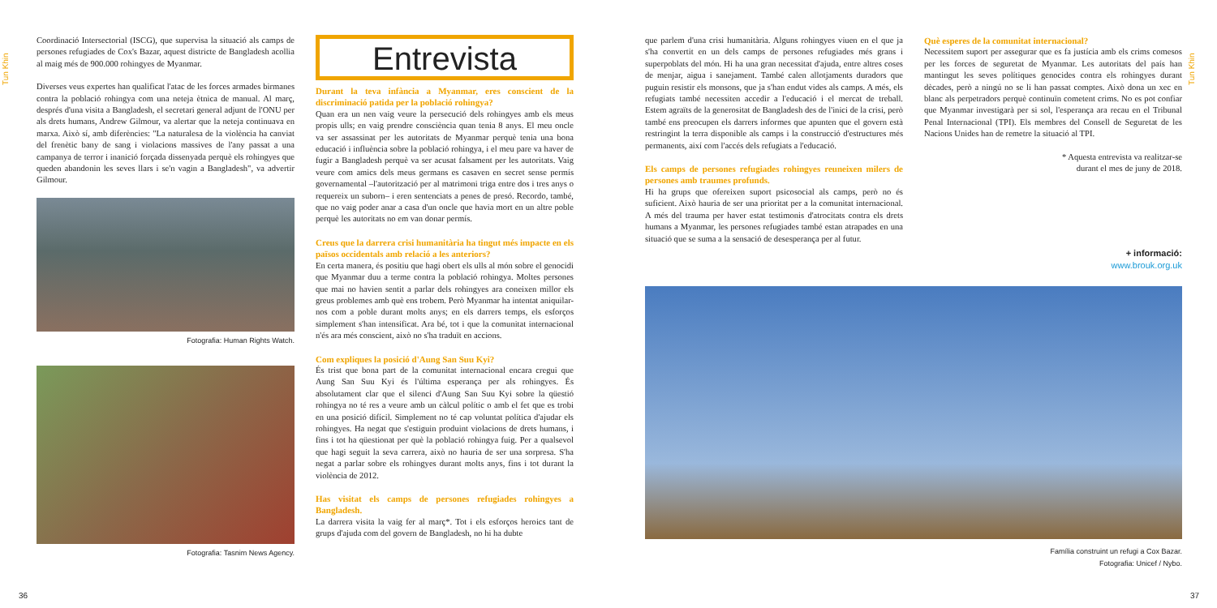Tun Khin
Coordinació Intersectorial (ISCG), que supervisa la situació als camps de persones refugiades de Cox's Bazar, aquest districte de Bangladesh acollia al maig més de 900.000 rohingyes de Myanmar.
Diverses veus expertes han qualificat l'atac de les forces armades birmanes contra la població rohingya com una neteja ètnica de manual. Al març, després d'una visita a Bangladesh, el secretari general adjunt de l'ONU per als drets humans, Andrew Gilmour, va alertar que la neteja continuava en marxa. Això sí, amb diferències: "La naturalesa de la violència ha canviat del frenètic bany de sang i violacions massives de l'any passat a una campanya de terror i inanició forçada dissenyada perquè els rohingyes que queden abandonin les seves llars i se'n vagin a Bangladesh", va advertir Gilmour.
Fotografia: Human Rights Watch.
Fotografia: Tasnim News Agency.
Entrevista
Durant la teva infància a Myanmar, eres conscient de la discriminació patida per la població rohingya?
Quan era un nen vaig veure la persecució dels rohingyes amb els meus propis ulls; en vaig prendre consciència quan tenia 8 anys. El meu oncle va ser assassinat per les autoritats de Myanmar perquè tenia una bona educació i influència sobre la població rohingya, i el meu pare va haver de fugir a Bangladesh perquè va ser acusat falsament per les autoritats. Vaig veure com amics dels meus germans es casaven en secret sense permís governamental –l'autorització per al matrimoni triga entre dos i tres anys o requereix un suborn– i eren sentenciats a penes de presó. Recordo, també, que no vaig poder anar a casa d'un oncle que havia mort en un altre poble perquè les autoritats no em van donar permís.
Creus que la darrera crisi humanitària ha tingut més impacte en els països occidentals amb relació a les anteriors?
En certa manera, és positiu que hagi obert els ulls al món sobre el genocidi que Myanmar duu a terme contra la població rohingya. Moltes persones que mai no havien sentit a parlar dels rohingyes ara coneixen millor els greus problemes amb què ens trobem. Però Myanmar ha intentat aniquilar-nos com a poble durant molts anys; en els darrers temps, els esforços simplement s'han intensificat. Ara bé, tot i que la comunitat internacional n'és ara més conscient, això no s'ha traduït en accions.
Com expliques la posició d'Aung San Suu Kyi?
És trist que bona part de la comunitat internacional encara cregui que Aung San Suu Kyi és l'última esperança per als rohingyes. És absolutament clar que el silenci d'Aung San Suu Kyi sobre la qüestió rohingya no té res a veure amb un càlcul polític o amb el fet que es trobi en una posició difícil. Simplement no té cap voluntat política d'ajudar els rohingyes. Ha negat que s'estiguin produint violacions de drets humans, i fins i tot ha qüestionat per què la població rohingya fuig. Per a qualsevol que hagi seguit la seva carrera, això no hauria de ser una sorpresa. S'ha negat a parlar sobre els rohingyes durant molts anys, fins i tot durant la violència de 2012.
Has visitat els camps de persones refugiades rohingyes a Bangladesh.
La darrera visita la vaig fer al març*. Tot i els esforços heroics tant de grups d'ajuda com del govern de Bangladesh, no hi ha dubte
36
que parlem d'una crisi humanitària. Alguns rohingyes viuen en el que ja s'ha convertit en un dels camps de persones refugiades més grans i superpoblats del món. Hi ha una gran necessitat d'ajuda, entre altres coses de menjar, aigua i sanejament. També calen allotjaments duradors que puguin resistir els monsons, que ja s'han endut vides als camps. A més, els refugiats també necessiten accedir a l'educació i el mercat de treball. Estem agraïts de la generositat de Bangladesh des de l'inici de la crisi, però també ens preocupen els darrers informes que apunten que el govern està restringint la terra disponible als camps i la construcció d'estructures més permanents, així com l'accés dels refugiats a l'educació.
Els camps de persones refugiades rohingyes reuneixen milers de persones amb traumes profunds.
Hi ha grups que ofereixen suport psicosocial als camps, però no és suficient. Això hauria de ser una prioritat per a la comunitat internacional. A més del trauma per haver estat testimonis d'atrocitats contra els drets humans a Myanmar, les persones refugiades també estan atrapades en una situació que se suma a la sensació de desesperança per al futur.
Què esperes de la comunitat internacional?
Necessitem suport per assegurar que es fa justícia amb els crims comesos per les forces de seguretat de Myanmar. Les autoritats del país han mantingut les seves polítiques genocides contra els rohingyes durant dècades, però a ningú no se li han passat comptes. Això dona un xec en blanc als perpetradors perquè continuïn cometent crims. No es pot confiar que Myanmar investigarà per si sol, l'esperança ara recau en el Tribunal Penal Internacional (TPI). Els membres del Consell de Seguretat de les Nacions Unides han de remetre la situació al TPI.
* Aquesta entrevista va realitzar-se
durant el mes de juny de 2018.
+ informació:
www.brouk.org.uk
Família construint un refugi a Cox Bazar.
Fotografia: Unicef / Nybo.
Tun Khin
37